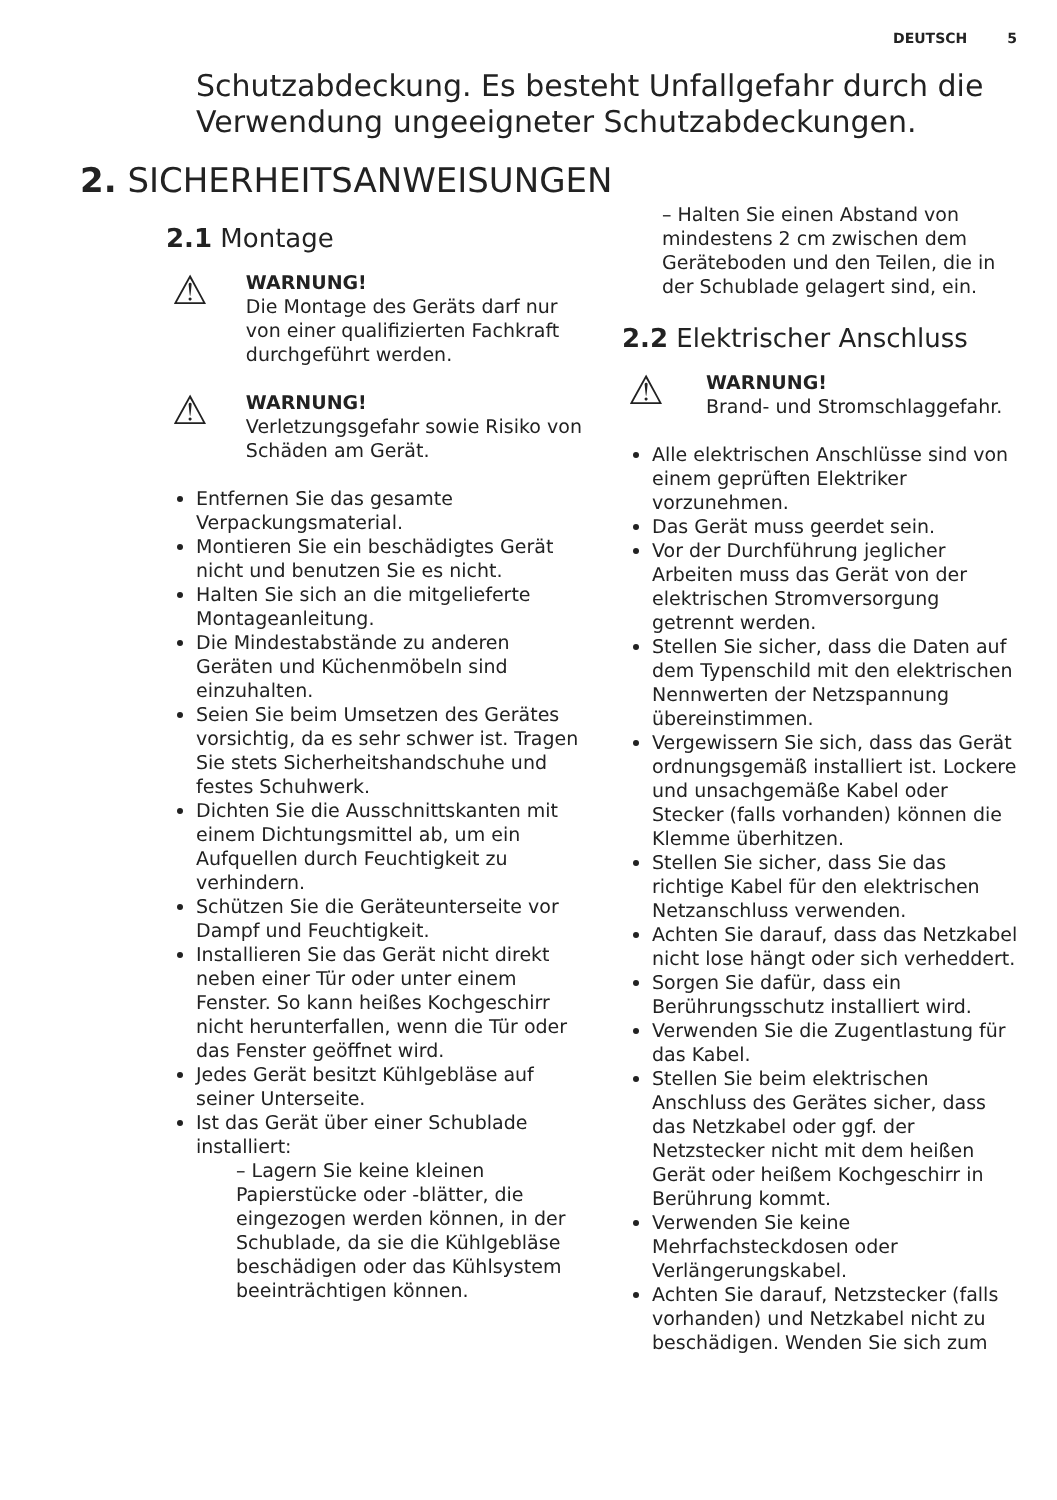DEUTSCH 5
Schutzabdeckung. Es besteht Unfallgefahr durch die Verwendung ungeeigneter Schutzabdeckungen.
2. SICHERHEITSANWEISUNGEN
2.1 Montage
⚠
WARNUNG!
Die Montage des Geräts darf nur von einer qualifizierten Fachkraft durchgeführt werden.
⚠
WARNUNG!
Verletzungsgefahr sowie Risiko von Schäden am Gerät.
Entfernen Sie das gesamte Verpackungsmaterial.
Montieren Sie ein beschädigtes Gerät nicht und benutzen Sie es nicht.
Halten Sie sich an die mitgelieferte Montageanleitung.
Die Mindestabstände zu anderen Geräten und Küchenmöbeln sind einzuhalten.
Seien Sie beim Umsetzen des Gerätes vorsichtig, da es sehr schwer ist. Tragen Sie stets Sicherheitshandschuhe und festes Schuhwerk.
Dichten Sie die Ausschnittskanten mit einem Dichtungsmittel ab, um ein Aufquellen durch Feuchtigkeit zu verhindern.
Schützen Sie die Geräteunterseite vor Dampf und Feuchtigkeit.
Installieren Sie das Gerät nicht direkt neben einer Tür oder unter einem Fenster. So kann heißes Kochgeschirr nicht herunterfallen, wenn die Tür oder das Fenster geöffnet wird.
Jedes Gerät besitzt Kühlgebläse auf seiner Unterseite.
Ist das Gerät über einer Schublade installiert:
– Lagern Sie keine kleinen Papierstücke oder -blätter, die eingezogen werden können, in der Schublade, da sie die Kühlgebläse beschädigen oder das Kühlsystem beeinträchtigen können.
– Halten Sie einen Abstand von mindestens 2 cm zwischen dem Geräteboden und den Teilen, die in der Schublade gelagert sind, ein.
2.2 Elektrischer Anschluss
⚠
WARNUNG!
Brand- und Stromschlaggefahr.
Alle elektrischen Anschlüsse sind von einem geprüften Elektriker vorzunehmen.
Das Gerät muss geerdet sein.
Vor der Durchführung jeglicher Arbeiten muss das Gerät von der elektrischen Stromversorgung getrennt werden.
Stellen Sie sicher, dass die Daten auf dem Typenschild mit den elektrischen Nennwerten der Netzspannung übereinstimmen.
Vergewissern Sie sich, dass das Gerät ordnungsgemäß installiert ist. Lockere und unsachgemäße Kabel oder Stecker (falls vorhanden) können die Klemme überhitzen.
Stellen Sie sicher, dass Sie das richtige Kabel für den elektrischen Netzanschluss verwenden.
Achten Sie darauf, dass das Netzkabel nicht lose hängt oder sich verheddert.
Sorgen Sie dafür, dass ein Berührungsschutz installiert wird.
Verwenden Sie die Zugentlastung für das Kabel.
Stellen Sie beim elektrischen Anschluss des Gerätes sicher, dass das Netzkabel oder ggf. der Netzstecker nicht mit dem heißen Gerät oder heißem Kochgeschirr in Berührung kommt.
Verwenden Sie keine Mehrfachsteckdosen oder Verlängerungskabel.
Achten Sie darauf, Netzstecker (falls vorhanden) und Netzkabel nicht zu beschädigen. Wenden Sie sich zum